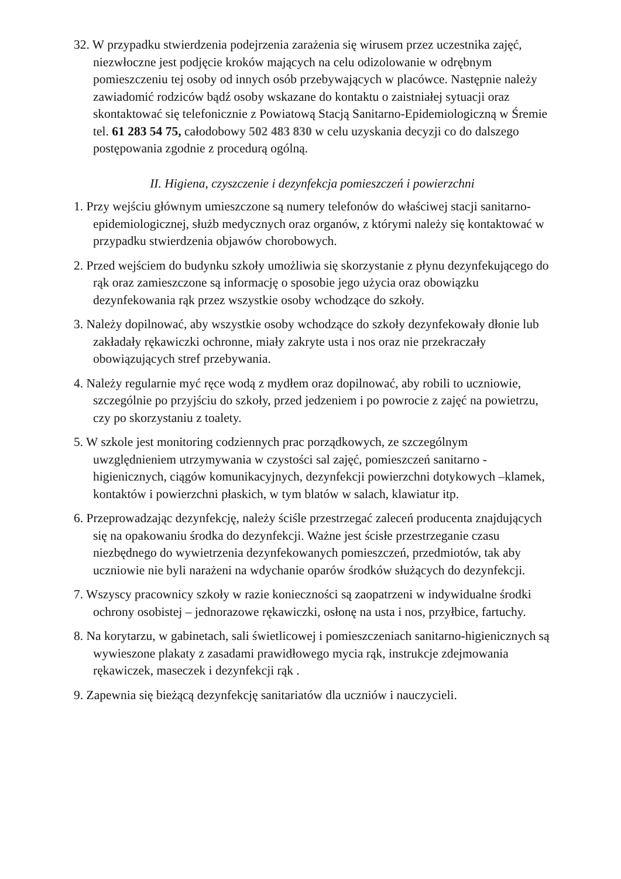32. W przypadku stwierdzenia podejrzenia zarażenia się wirusem przez uczestnika zajęć, niezwłoczne jest podjęcie kroków mających na celu odizolowanie w odrębnym pomieszczeniu tej osoby od innych osób przebywających w placówce. Następnie należy zawiadomić rodziców bądź osoby wskazane do kontaktu o zaistniałej sytuacji oraz skontaktować się telefonicznie z Powiatową Stacją Sanitarno-Epidemiologiczną w Śremie tel. 61 283 54 75, całodobowy 502 483 830 w celu uzyskania decyzji co do dalszego postępowania zgodnie z procedurą ogólną.
II. Higiena, czyszczenie i dezynfekcja pomieszczeń i powierzchni
1. Przy wejściu głównym umieszczone są numery telefonów do właściwej stacji sanitarno-epidemiologicznej, służb medycznych oraz organów, z którymi należy się kontaktować w przypadku stwierdzenia objawów chorobowych.
2. Przed wejściem do budynku szkoły umożliwia się skorzystanie z płynu dezynfekującego do rąk oraz zamieszczone są informację o sposobie jego użycia oraz obowiązku dezynfekowania rąk przez wszystkie osoby wchodzące do szkoły.
3. Należy dopilnować, aby wszystkie osoby wchodzące do szkoły dezynfekowały dłonie lub zakładały rękawiczki ochronne, miały zakryte usta i nos oraz nie przekraczały obowiązujących stref przebywania.
4. Należy regularnie myć ręce wodą z mydłem oraz dopilnować, aby robili to uczniowie, szczególnie po przyjściu do szkoły, przed jedzeniem i po powrocie z zajęć na powietrzu, czy po skorzystaniu z toalety.
5. W szkole jest monitoring codziennych prac porządkowych, ze szczególnym uwzględnieniem utrzymywania w czystości sal zajęć, pomieszczeń sanitarno -higienicznych, ciągów komunikacyjnych, dezynfekcji powierzchni dotykowych –klamek, kontaktów i powierzchni płaskich, w tym blatów w salach, klawiatur itp.
6. Przeprowadzając dezynfekcję, należy ściśle przestrzegać zaleceń producenta znajdujących się na opakowaniu środka do dezynfekcji. Ważne jest ścisłe przestrzeganie czasu niezbędnego do wywietrzenia dezynfekowanych pomieszczeń, przedmiotów, tak aby uczniowie nie byli narażeni na wdychanie oparów środków służących do dezynfekcji.
7. Wszyscy pracownicy szkoły w razie konieczności są zaopatrzeni w indywidualne środki ochrony osobistej – jednorazowe rękawiczki, osłonę na usta i nos, przyłbice, fartuchy.
8. Na korytarzu, w gabinetach, sali świetlicowej i pomieszczeniach sanitarno-higienicznych są wywieszone plakaty z zasadami prawidłowego mycia rąk, instrukcje zdejmowania rękawiczek, maseczek i dezynfekcji rąk .
9. Zapewnia się bieżącą dezynfekcję sanitariatów dla uczniów i nauczycieli.